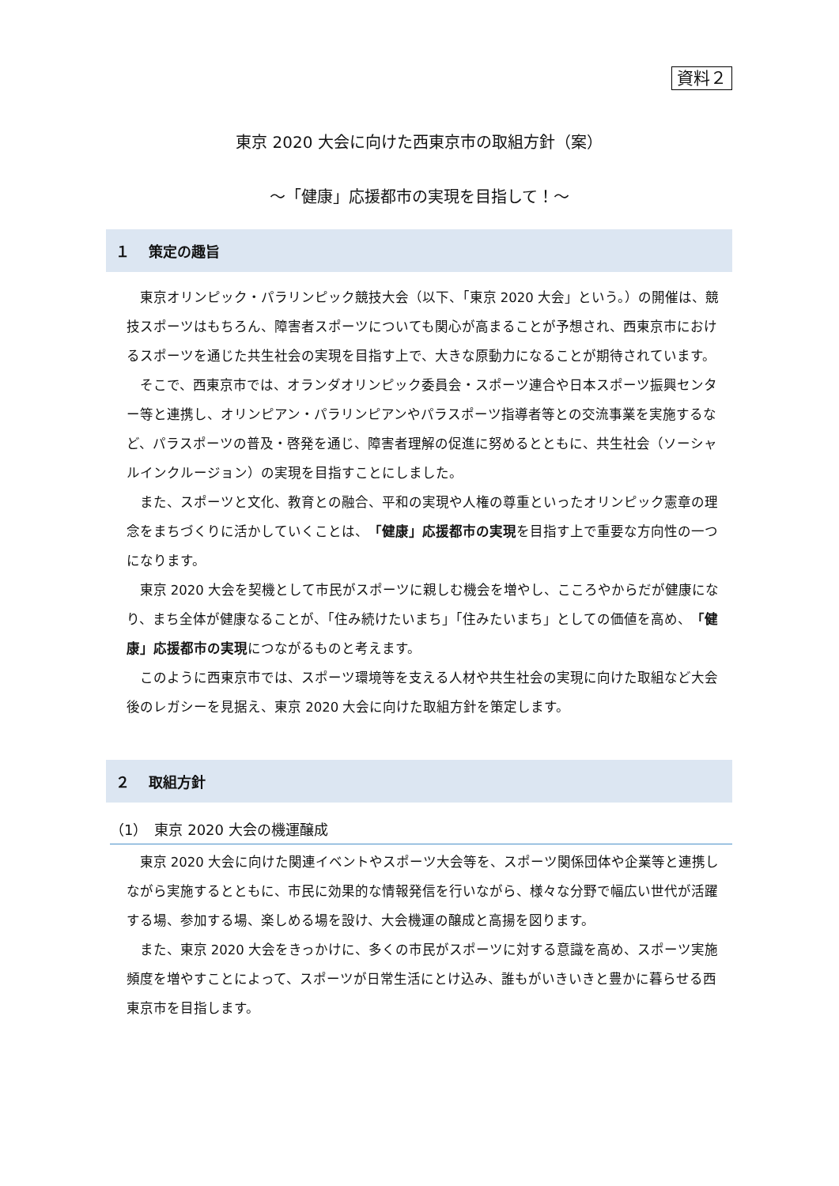資料２
東京 2020 大会に向けた西東京市の取組方針（案）
～「健康」応援都市の実現を目指して！～
１　 策定の趣旨
東京オリンピック・パラリンピック競技大会（以下、「東京 2020 大会」という。）の開催は、競技スポーツはもちろん、障害者スポーツについても関心が高まることが予想され、西東京市におけるスポーツを通じた共生社会の実現を目指す上で、大きな原動力になることが期待されています。
そこで、西東京市では、オランダオリンピック委員会・スポーツ連合や日本スポーツ振興センター等と連携し、オリンピアン・パラリンピアンやパラスポーツ指導者等との交流事業を実施するなど、パラスポーツの普及・啓発を通じ、障害者理解の促進に努めるとともに、共生社会（ソーシャルインクルージョン）の実現を目指すことにしました。
また、スポーツと文化、教育との融合、平和の実現や人権の尊重といったオリンピック憲章の理念をまちづくりに活かしていくことは、「健康」応援都市の実現を目指す上で重要な方向性の一つになります。
東京 2020 大会を契機として市民がスポーツに親しむ機会を増やし、こころやからだが健康になり、まち全体が健康なることが、「住み続けたいまち」「住みたいまち」としての価値を高め、「健康」応援都市の実現につながるものと考えます。
このように西東京市では、スポーツ環境等を支える人材や共生社会の実現に向けた取組など大会後のレガシーを見据え、東京 2020 大会に向けた取組方針を策定します。
２　 取組方針
（1）　東京 2020 大会の機運醸成
東京 2020 大会に向けた関連イベントやスポーツ大会等を、スポーツ関係団体や企業等と連携しながら実施するとともに、市民に効果的な情報発信を行いながら、様々な分野で幅広い世代が活躍する場、参加する場、楽しめる場を設け、大会機運の醸成と高揚を図ります。
また、東京 2020 大会をきっかけに、多くの市民がスポーツに対する意識を高め、スポーツ実施頻度を増やすことによって、スポーツが日常生活にとけ込み、誰もがいきいきと豊かに暮らせる西東京市を目指します。